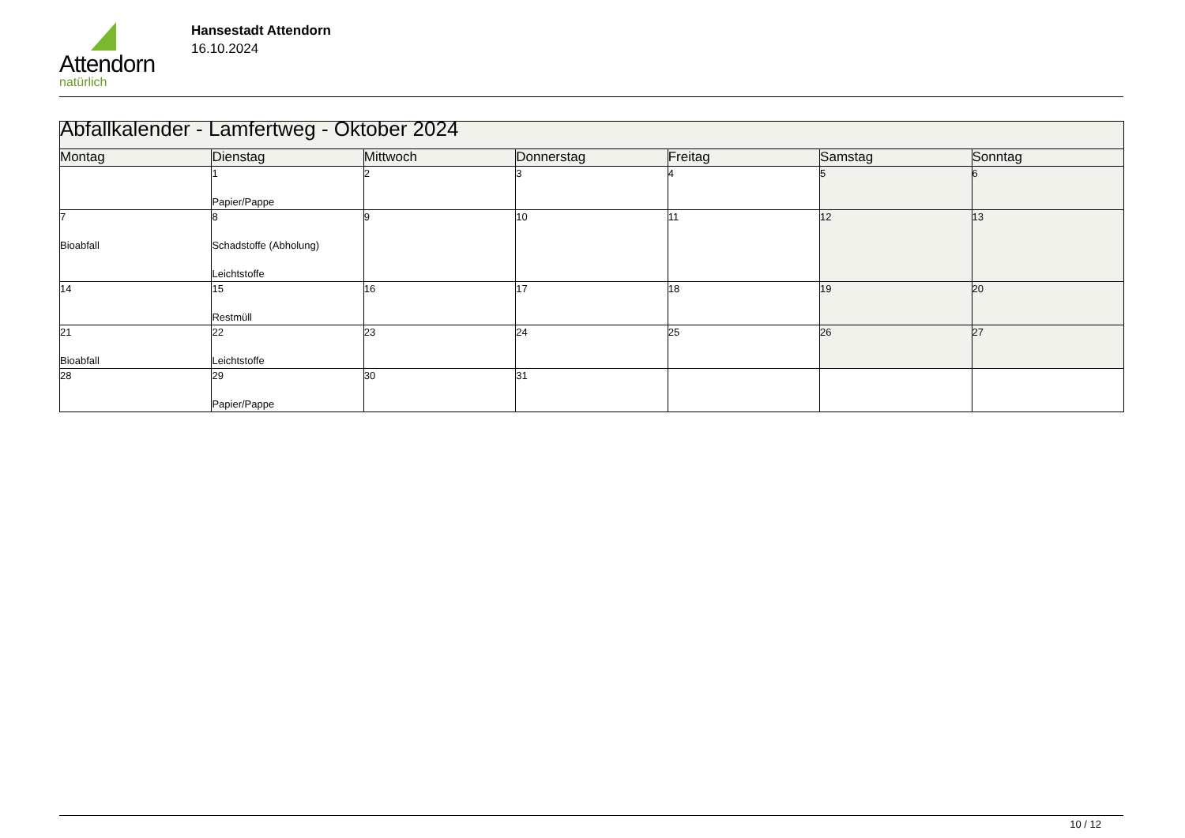Attendorn
natürlich
Hansestadt Attendorn
16.10.2024
| Abfallkalender - Lamfertweg - Oktober 2024 | | | | | | |
| Montag | Dienstag | Mittwoch | Donnerstag | Freitag | Samstag | Sonntag |
| | 1 Papier/Pappe | 2 | 3 | 4 | 5 | 6 |
| 7 Bioabfall | 8 Schadstoffe (Abholung) Leichtstoffe | 9 | 10 | 11 | 12 | 13 |
| 14 | 15 Restmüll | 16 | 17 | 18 | 19 | 20 |
| 21 Bioabfall | 22 Leichtstoffe | 23 | 24 | 25 | 26 | 27 |
| 28 | 29 Papier/Pappe | 30 | 31 | | | |
10 / 12